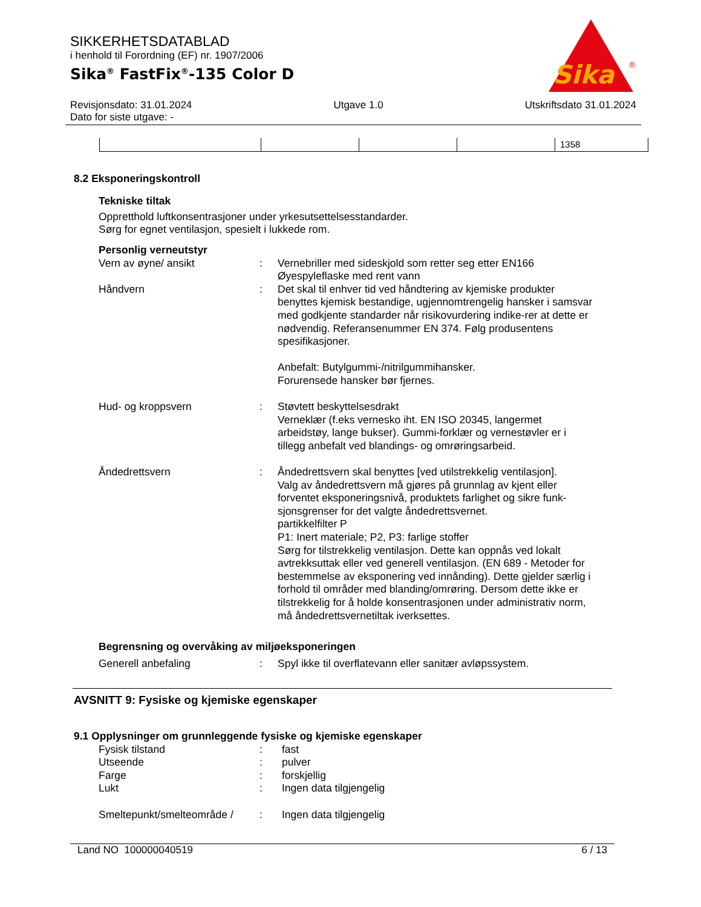SIKKERHETSDATABLAD
i henhold til Forordning (EF) nr. 1907/2006
Sika<sup>®</sup> FastFix<sup>®</sup>-135 Color D
Sika
®
Revisjonsdato: 31.01.2024 Utgave 1.0 Utskriftsdato 31.01.2024
Dato for siste utgave: -
| | | | | 1358 |
8.2 Eksponeringskontroll
Tekniske tiltak
Oppretthold luftkonsentrasjoner under yrkesutsettelsesstandarder.
Sørg for egnet ventilasjon, spesielt i lukkede rom.
Personlig verneutstyr
Vern av øyne/ ansikt
:
Vernebriller med sideskjold som retter seg etter EN166
Øyespyleflaske med rent vann
Håndvern
:
Det skal til enhver tid ved håndtering av kjemiske produkter benyttes kjemisk bestandige, ugjennomtrengelig hansker i samsvar med godkjente standarder når risikovurdering indike-rer at dette er nødvendig. Referansenummer EN 374. Følg produsentens spesifikasjoner.
Anbefalt: Butylgummi-/nitrilgummihansker.
Forurensede hansker bør fjernes.
Hud- og kroppsvern
:
Støvtett beskyttelsesdrakt
Verneklær (f.eks vernesko iht. EN ISO 20345, langermet arbeidstøy, lange bukser). Gummi-forklær og vernestøvler er i tillegg anbefalt ved blandings- og omrøringsarbeid.
Åndedrettsvern
:
Åndedrettsvern skal benyttes [ved utilstrekkelig ventilasjon].
Valg av åndedrettsvern må gjøres på grunnlag av kjent eller forventet eksponeringsnivå, produktets farlighet og sikre funk-sjonsgrenser for det valgte åndedrettsvernet.
partikkelfilter P
P1: Inert materiale; P2, P3: farlige stoffer
Sørg for tilstrekkelig ventilasjon. Dette kan oppnås ved lokalt avtrekksuttak eller ved generell ventilasjon. (EN 689 - Metoder for bestemmelse av eksponering ved innånding). Dette gjelder særlig i forhold til områder med blanding/omrøring. Dersom dette ikke er tilstrekkelig for å holde konsentrasjonen under administrativ norm, må åndedrettsvernetiltak iverksettes.
Begrensning og overvåking av miljøeksponeringen
Generell anbefaling
:
Spyl ikke til overflatevann eller sanitær avløpssystem.
AVSNITT 9: Fysiske og kjemiske egenskaper
9.1 Opplysninger om grunnleggende fysiske og kjemiske egenskaper
Fysisk tilstand
:
fast
Utseende
:
pulver
Farge
:
forskjellig
Lukt
:
Ingen data tilgjengelig
Smeltepunkt/smelteområde /
:
Ingen data tilgjengelig
Land NO 100000040519 6 / 13